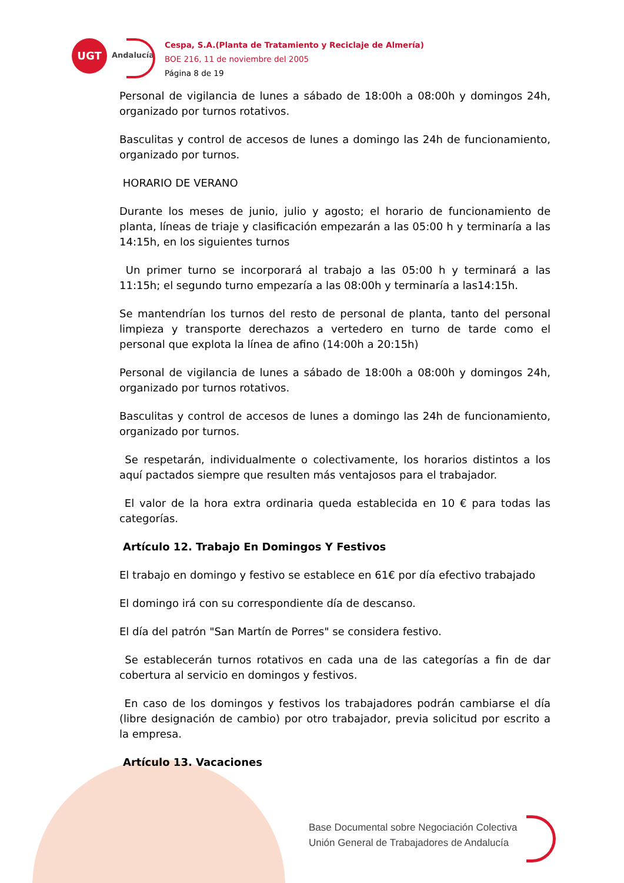UGT
Andalucía
Cespa, S.A.(Planta de Tratamiento y Reciclaje de Almería)
BOE 216, 11 de noviembre del 2005
Página 8 de 19
Personal de vigilancia de lunes a sábado de 18:00h a 08:00h y domingos 24h, organizado por turnos rotativos.
Basculitas y control de accesos de lunes a domingo las 24h de funcionamiento, organizado por turnos.
HORARIO DE VERANO
Durante los meses de junio, julio y agosto; el horario de funcionamiento de planta, líneas de triaje y clasificación empezarán a las 05:00 h y terminaría a las 14:15h, en los siguientes turnos
Un primer turno se incorporará al trabajo a las 05:00 h y terminará a las 11:15h; el segundo turno empezaría a las 08:00h y terminaría a las14:15h.
Se mantendrían los turnos del resto de personal de planta, tanto del personal limpieza y transporte derechazos a vertedero en turno de tarde como el personal que explota la línea de afino (14:00h a 20:15h)
Personal de vigilancia de lunes a sábado de 18:00h a 08:00h y domingos 24h, organizado por turnos rotativos.
Basculitas y control de accesos de lunes a domingo las 24h de funcionamiento, organizado por turnos.
Se respetarán, individualmente o colectivamente, los horarios distintos a los aquí pactados siempre que resulten más ventajosos para el trabajador.
El valor de la hora extra ordinaria queda establecida en 10 € para todas las categorías.
Artículo 12. Trabajo En Domingos Y Festivos
El trabajo en domingo y festivo se establece en 61€ por día efectivo trabajado
El domingo irá con su correspondiente día de descanso.
El día del patrón "San Martín de Porres" se considera festivo.
Se establecerán turnos rotativos en cada una de las categorías a fin de dar cobertura al servicio en domingos y festivos.
En caso de los domingos y festivos los trabajadores podrán cambiarse el día (libre designación de cambio) por otro trabajador, previa solicitud por escrito a la empresa.
Artículo 13. Vacaciones
Base Documental sobre Negociación Colectiva
Unión General de Trabajadores de Andalucía